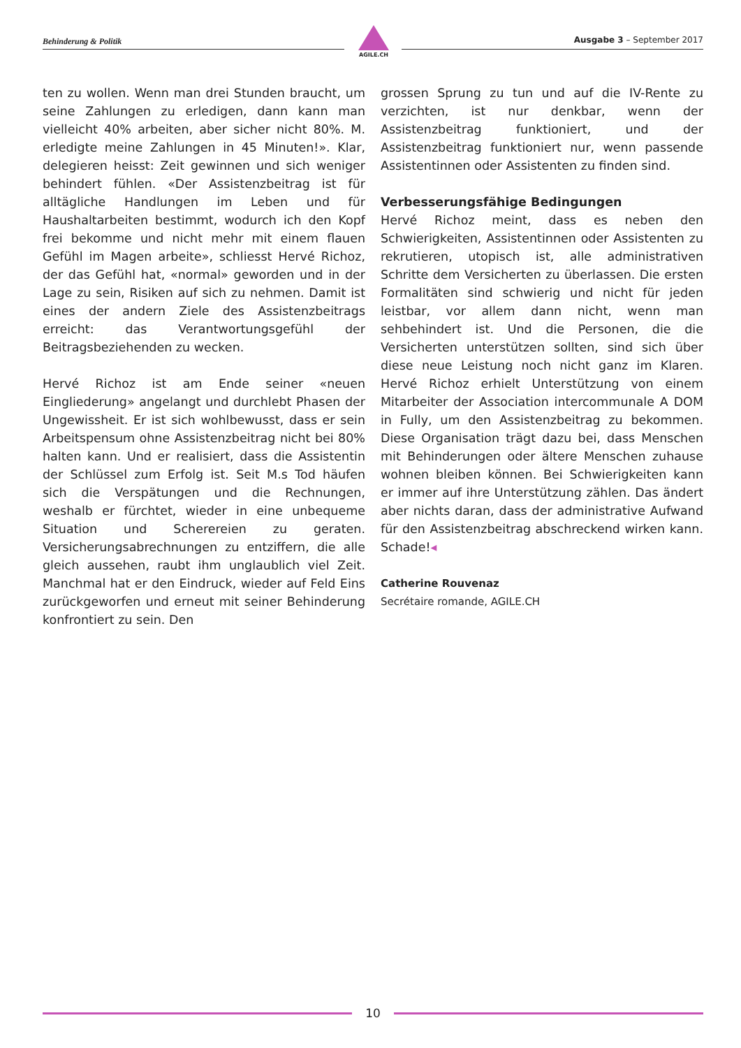Behinderung & Politik
AGILE.CH
Ausgabe 3 – September 2017
ten zu wollen. Wenn man drei Stunden braucht, um seine Zahlungen zu erledigen, dann kann man vielleicht 40% arbeiten, aber sicher nicht 80%. M. erledigte meine Zahlungen in 45 Minuten!». Klar, delegieren heisst: Zeit gewinnen und sich weniger behindert fühlen. «Der Assistenzbeitrag ist für alltägliche Handlungen im Leben und für Haushaltarbeiten bestimmt, wodurch ich den Kopf frei bekomme und nicht mehr mit einem flauen Gefühl im Magen arbeite», schliesst Hervé Richoz, der das Gefühl hat, «normal» geworden und in der Lage zu sein, Risiken auf sich zu nehmen. Damit ist eines der andern Ziele des Assistenzbeitrags erreicht: das Verantwortungsgefühl der Beitragsbeziehenden zu wecken.
Hervé Richoz ist am Ende seiner «neuen Eingliederung» angelangt und durchlebt Phasen der Ungewissheit. Er ist sich wohlbewusst, dass er sein Arbeitspensum ohne Assistenzbeitrag nicht bei 80% halten kann. Und er realisiert, dass die Assistentin der Schlüssel zum Erfolg ist. Seit M.s Tod häufen sich die Verspätungen und die Rechnungen, weshalb er fürchtet, wieder in eine unbequeme Situation und Scherereien zu geraten. Versicherungsabrechnungen zu entziffern, die alle gleich aussehen, raubt ihm unglaublich viel Zeit. Manchmal hat er den Eindruck, wieder auf Feld Eins zurückgeworfen und erneut mit seiner Behinderung konfrontiert zu sein. Den
grossen Sprung zu tun und auf die IV-Rente zu verzichten, ist nur denkbar, wenn der Assistenzbeitrag funktioniert, und der Assistenzbeitrag funktioniert nur, wenn passende Assistentinnen oder Assistenten zu finden sind.
Verbesserungsfähige Bedingungen
Hervé Richoz meint, dass es neben den Schwierigkeiten, Assistentinnen oder Assistenten zu rekrutieren, utopisch ist, alle administrativen Schritte dem Versicherten zu überlassen. Die ersten Formalitäten sind schwierig und nicht für jeden leistbar, vor allem dann nicht, wenn man sehbehindert ist. Und die Personen, die die Versicherten unterstützen sollten, sind sich über diese neue Leistung noch nicht ganz im Klaren. Hervé Richoz erhielt Unterstützung von einem Mitarbeiter der Association intercommunale A DOM in Fully, um den Assistenzbeitrag zu bekommen. Diese Organisation trägt dazu bei, dass Menschen mit Behinderungen oder ältere Menschen zuhause wohnen bleiben können. Bei Schwierigkeiten kann er immer auf ihre Unterstützung zählen. Das ändert aber nichts daran, dass der administrative Aufwand für den Assistenzbeitrag abschreckend wirken kann. Schade!◂
Catherine Rouvenaz
Secrétaire romande, AGILE.CH
10